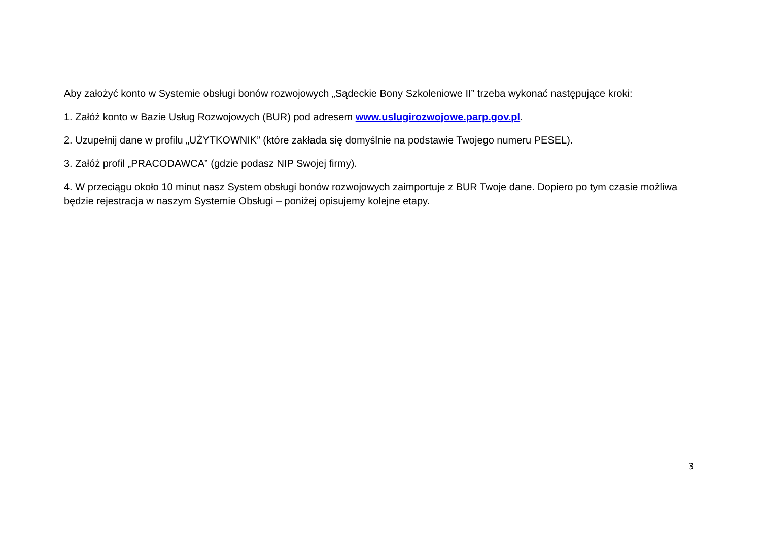Aby założyć konto w Systemie obsługi bonów rozwojowych „Sądeckie Bony Szkoleniowe II” trzeba wykonać następujące kroki:
1. Załóż konto w Bazie Usług Rozwojowych (BUR) pod adresem www.uslugirozwojowe.parp.gov.pl.
2. Uzupełnij dane w profilu „UŻYTKOWNIK” (które zakłada się domyślnie na podstawie Twojego numeru PESEL).
3. Załóż profil „PRACODAWCA” (gdzie podasz NIP Swojej firmy).
4. W przeciągu około 10 minut nasz System obsługi bonów rozwojowych zaimportuje z BUR Twoje dane. Dopiero po tym czasie możliwa będzie rejestracja w naszym Systemie Obsługi – poniżej opisujemy kolejne etapy.
3